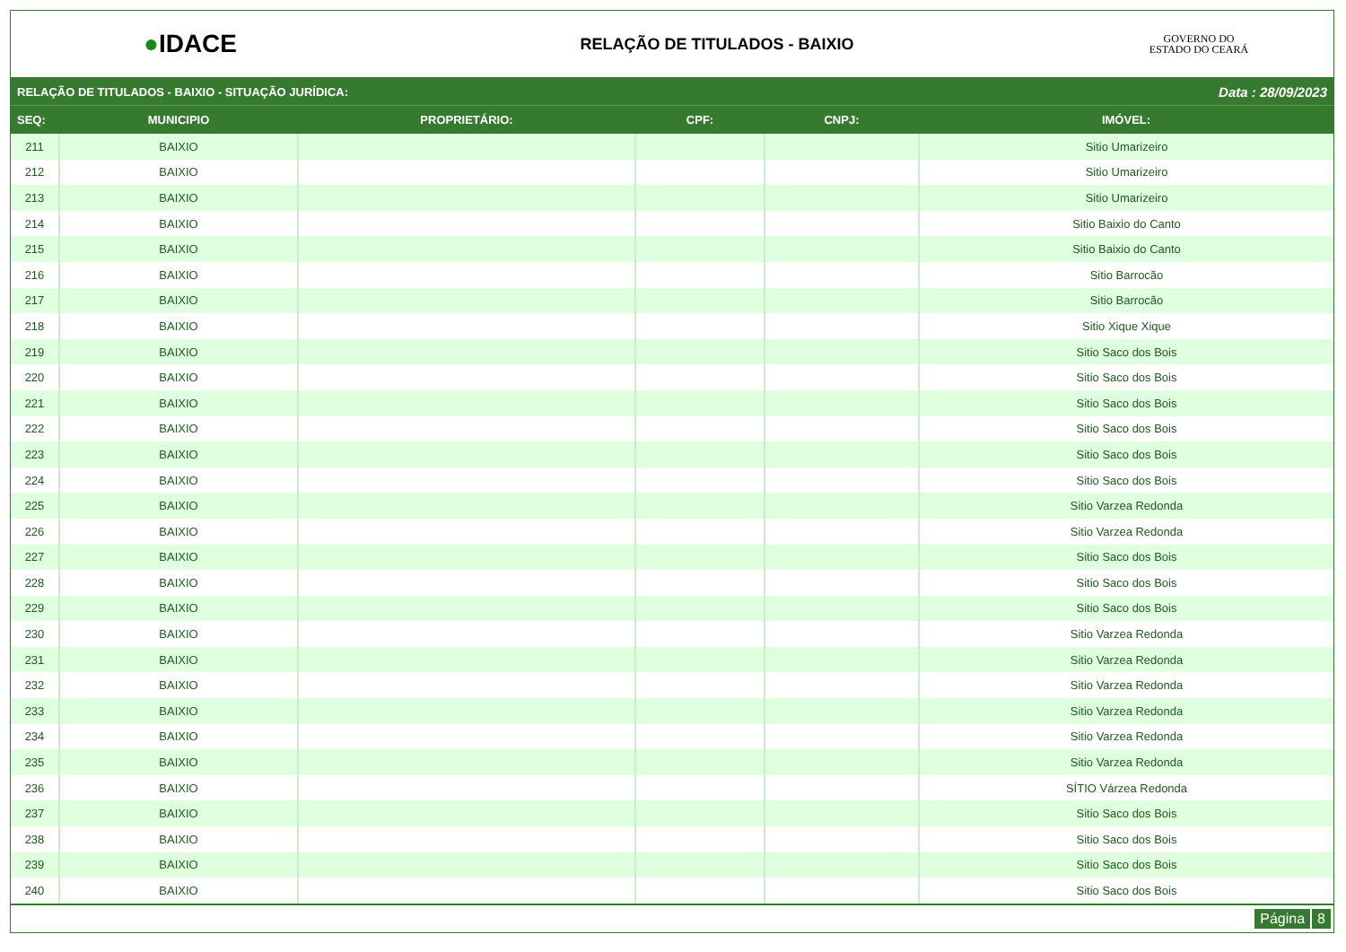●IDACE
RELAÇÃO DE TITULADOS - BAIXIO
GOVERNO DO
ESTADO DO CEARÁ
RELAÇÃO DE TITULADOS - BAIXIO - SITUAÇÃO JURÍDICA: Data : 28/09/2023
| SEQ: | MUNICIPIO | PROPRIETÁRIO: | CPF: | CNPJ: | IMÓVEL: |
| --- | --- | --- | --- | --- | --- |
| 211 | BAIXIO | | | | Sitio Umarizeiro |
| 212 | BAIXIO | | | | Sitio Umarizeiro |
| 213 | BAIXIO | | | | Sitio Umarizeiro |
| 214 | BAIXIO | | | | Sitio Baixio do Canto |
| 215 | BAIXIO | | | | Sitio Baixio do Canto |
| 216 | BAIXIO | | | | Sitio Barrocão |
| 217 | BAIXIO | | | | Sitio Barrocão |
| 218 | BAIXIO | | | | Sitio Xique Xique |
| 219 | BAIXIO | | | | Sitio Saco dos Bois |
| 220 | BAIXIO | | | | Sitio Saco dos Bois |
| 221 | BAIXIO | | | | Sitio Saco dos Bois |
| 222 | BAIXIO | | | | Sitio Saco dos Bois |
| 223 | BAIXIO | | | | Sitio Saco dos Bois |
| 224 | BAIXIO | | | | Sitio Saco dos Bois |
| 225 | BAIXIO | | | | Sitio Varzea Redonda |
| 226 | BAIXIO | | | | Sitio Varzea Redonda |
| 227 | BAIXIO | | | | Sitio Saco dos Bois |
| 228 | BAIXIO | | | | Sitio Saco dos Bois |
| 229 | BAIXIO | | | | Sitio Saco dos Bois |
| 230 | BAIXIO | | | | Sitio Varzea Redonda |
| 231 | BAIXIO | | | | Sitio Varzea Redonda |
| 232 | BAIXIO | | | | Sitio Varzea Redonda |
| 233 | BAIXIO | | | | Sitio Varzea Redonda |
| 234 | BAIXIO | | | | Sitio Varzea Redonda |
| 235 | BAIXIO | | | | Sitio Varzea Redonda |
| 236 | BAIXIO | | | | SÍTIO Várzea Redonda |
| 237 | BAIXIO | | | | Sitio Saco dos Bois |
| 238 | BAIXIO | | | | Sitio Saco dos Bois |
| 239 | BAIXIO | | | | Sitio Saco dos Bois |
| 240 | BAIXIO | | | | Sitio Saco dos Bois |
Página 8